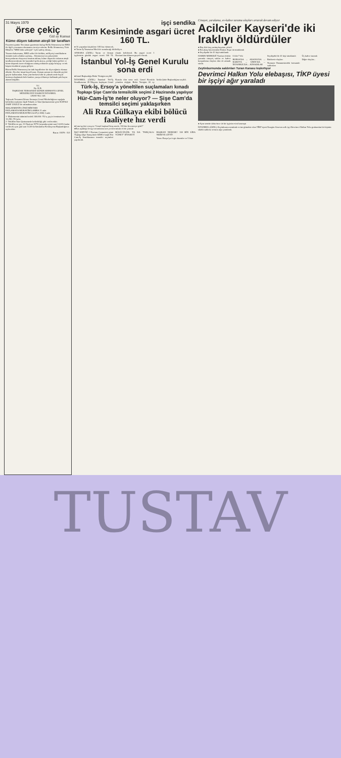31 Mayıs 1979
örse çekiç
Gül ay Kurnaz
Küme düşen takımın ateşli bir taraftarı
Pazartesi günkü Tercüman gazetesini bulup Refik Sönmezsoy'un MKE ile ilgili yorumunu okumanızı tavsiye ederim. Refik Sönmezsoy Türk Metal'in "MKE'deki zaferiyle" öyle sarhoş olmuş...
Yazarın bakarsanız, MKE zaferi ile birlikte, milliyetçi sendikaların önünde nurlu ufuklar açılmış... Sönmezsoy'un yukarıdaki hezeyanlarını okuyunca insanın aklına, küme düşen bir takımın ateşli taraftarının takımı bir karambol golü atınca, yediği bütün golleri ve küme düşmek üzere olduğunu unutup tribünde ayağa fırlayışı ve tek başına tezahürat yapışı geliyor.
Bizim Refik Sönmezsoy'un tatlı hayallerine bir diyeceğimiz olamaz elbette. Zira her insan hayal kurar. Zaman zaman en olmadık şeyleri geçirir kafasından. Ama yine herkesi bilir ki yüksek sesle hayal kurmaya başlamak hele bunları yazıya dökmeye kalkmak pek hayra alamet değildir.
T.C
Dz. K.K.
TAŞKIZAK TERSANESİ DÖNER SERMAYE GENEL MÜDÜRLÜĞÜ HASKÖY-İSTANBUL
ONAY NO: 145
Taşkızak Tersanesi Döner Sermaye Genel Müdürlüğünce aşağıda belirtilen malzeme ilgili Teknik ve İdari Şartnamesine göre KAPALI ZARF USULÜ ile satınalınacaktır.
MALZEMENİN CİNSİ MİKTARI
PATLAMAYA MUKAVİM LAMBA 11 adet
PATLAMAYA MUKAVİM GLOP (CAM) 3 adet
1- Malzemenin tahmini bedeli 240.000.-TL'sı, geçici teminatı ise 13.250.-TL'sıdır.
2- Teklifler İdari Şartnamede belirtildiği gibi verilecektir.
8- Teklifler en geç 13 Haziran 1979 Çarşamba günü saat 14.00'e kadar verilecek aynı gün saat 14.30'da Satınalma Komisyonu Başkanlığınca açılacaktır.
Basın: 15578 - 521
işçi sendika
Tarım Kesiminde asgari ücret 160 TL.
● 16 yaşından küçüklere 105 lira ödenecek.
● Tarım İş Yasasının Meclis'e sunulacağı bildiriliyor
ANKARA (ÖZEL) Tarım ve Orman işçilerinin günlük asgari ücreti 160 TL olarak belirlendi. Bu asgari ücret 1 Haziran'dan itibaren geçerli olacak.
İstanbul Yol-İş Genel Kurulu sona erdi
●Genel Başkanlığa Bekir Yenigün seçildi
İSTANBUL (ÖZEL) İstanbul Yol-İş Sendikasının 28 Mayısta başlayan Genel Kurulu dün sona erdi. Genel Kurulda yönetim değişti. Bekir Yenigün 30 oy farkla Şube Başkanlığına seçildi.
Türk-İş, Ersoy'a yöneltilen suçlamaları kınadı
Topkapı Şişe Cam'da temsilcilik seçimi 2 Haziranda yapılıyor
Hür-Cam-İş'te neler oluyor? — Şişe Cam'da temsilci seçimi yaklaşırken
Ali Rıza Gülkaya ekibi bölücü faaliyete hız verdi
●Cam işçileri soruyor:"Genel başkan Ertuş nerde, 130 bin lira nereye gitti?"
●Rus uşaklığı ile işçi sorunlarına sırt çeviren tutum el ele yürüdü
İŞÇİ SERVİSİ 2 Haziran Cumartesi günü Topkapı Şişe Sanayiinde DİSK'e bağlı Hür Cam-İş Sendikasının temsilci seçimleri yapılacak.
BÖLÜCÜLÜK: YA DA "PARÇALA-YÖNET" SİYASETİ
BAŞKAN NEREDE? 138 BİN LİRA NEREYE GİTTİ?
Yarın: Rusya'ya övgü düzenler ve 5 liste
Cinayet, yaralama, ev-kahve tarama olayları artarak devam ediyor
Acilciler Kayseri'de iki Iraklıyı öldürdüler
● Beş ilde beş yurttaş hayatını yitirdi
● Kocabaş hücresinden Hulusi Avşar da tutuklandı
● Seydişehir'de 41 kişi tutuklandı
HABER MERKEZİ Yurdun dörtbir yanında cinayet, saldırı ev kahve kurşunlama olayları dün de artarak sürdü.
6 ilde 7 ölü
BURSA'DA ... ADANA'DA ... KARS'TA ... URFA'DA ... İSTANBUL'DA ... KINADILAR
Seydişehir'de 41 kişi tutuklandı
Balıkesir olayları
Numune Hastanesindeki komando saldırıları
Üç kahve tarandı
Diğer olaylar...
Zeytinburnunda saldırıları Turan Karasu kışkırtıyor
Devrimci Halkın Yolu elebaşısı, TİKP üyesi bir işçiyi ağır yaraladı
● Aynı semtte daha önce de bir işçinin evini basmıştı
İSTANBUL (ÖZEL) Zeytinburnu semtinde evine gitmekte olan TİKP üyesi Duzgün Arseven adlı işçi Devrimci Halkın Yolu grubundan bir kişinin silahlı saldırısı sonucu ağır yaralandı.
TUSTAV